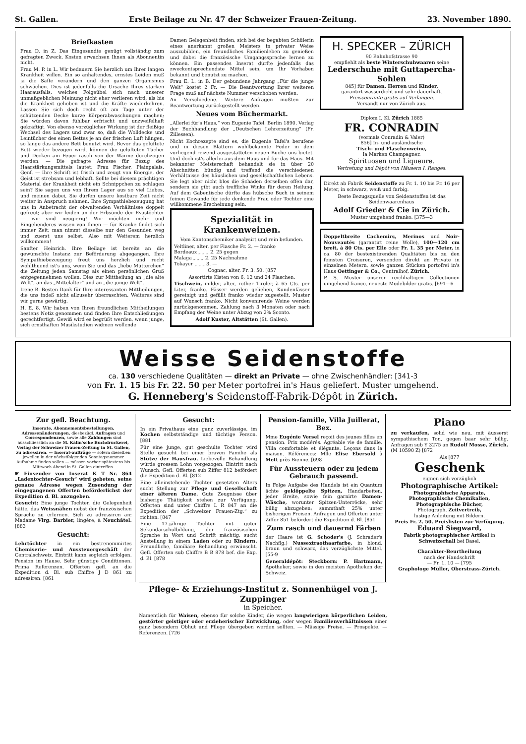St. Gallen. Erste Beilage zu Nr. 47 der Schweizer Frauen-Zeitung. 23. November 1890.
Briefkasten
Frau D. in Z. Das Eingesandte genügt vollständig zum gefragten Zweck. Kosten erwachsen Ihnen als Abonnentin nicht.
Frau M. P. in L. Wir bedauern Sie herzlich um Ihrer langen Krankheit willen. Ein so anhaltendes, ernstes Leiden muß ja die Säfte verändern und den ganzen Organismus schwächen. Dies ist jedenfalls die Ursache Ihres starken Haarausfalls, welches Folgeübel sich nach unserer unmaßgeblichen Meinung nicht eher verlieren wird, als bis die Krankheit gehoben ist und die Kräfte wiederkehren. Lassen Sie sich doch recht oft am Tage unter der schützenden Decke kurze Körperabwaschungen machen; Sie würden davon fühlbar erfrischt und unzweifelhaft gekräftigt. Von ebenso vorzüglicher Wirkung ist der fleißige Wechsel des Lagers und zwar so, daß die Wolldecke und Leintücher des einen Bettes je an der frischen Luft hängen, so lange das andere Bett benutzt wird. Bevor das gelüftete Bett wieder bezogen wird, können die gelüfteten Tücher und Decken am Feuer rasch von der Wärme durchzogen werden. — Die gefragte Adresse für Bezug des Haarstärkungsmittels lautet: Frau Fischer, Plainpalais, Genf. — Ihre Schrift ist frisch und zeugt von Energie, der Geist ist strebsam und lebhaft. Sollte bei diesem prächtigen Material der Krankheit nicht ein Schnippchen zu schlagen sein? Sie sagen uns von Ihrem Lager aus so viel Liebes, und meinen dabei, Sie dürfen unsere kostbare Zeit nicht weiter in Anspruch nehmen. Ihre Sympathiebezeugung hat uns in Anbetracht der obwaltenden Verhältnisse doppelt gefreut; aber wir leiden an der Erbsünde der Evastöchter — wir sind neugierig! Wir möchten mehr und Eingehenderes wissen von Ihnen — für Kranke findet sich immer Zeit; man nimmt dieselbe nur den Gesunden weg und zuerst uns selbst. Also mit Weiterem herzlich willkommen!
Sanfter Heinrich. Ihre Beilage ist bereits an die gewünschte Instanz zur Beförderung abgegangen. Ihre Sympathiebezeugung freut uns herzlich und recht wohlthuend ist's uns, wenn Sie und das „liebe Mütterchen“ die Zeitung jeden Samstag als einen persönlichen Gruß entgegennehmen wollen. Dies zur Mittheilung an „die alte Welt“, an das „Mittelalter“ und an „die junge Welt“.
Irene B. Besten Dank für Ihre interessanten Mittheilungen, die uns indeß nicht allzusehr überraschten. Weiteres sind wir gerne gewärtig.
H. E. 8. Wir haben von Ihren freundlichen Mittheilungen bestens Notiz genommen und finden Ihre Entschließungen gerechtfertigt. Gewiß wird es begrüßt werden, wenn junge, sich ernsthaften Musikstudien widmen wollende
Damen Gelegenheit finden, sich bei der begabten Schülerin eines anerkannt großen Meisters in privater Weise auszubilden, ein freundliches Familienleben zu genießen und dabei die französische Umgangssprache lernen zu können. Ein passendes Inserat dürfte jedenfalls das zweckentsprechendste Mittel sein, um Ihr Vorhaben bekannt und benutzt zu machen.
Frau E. L. in B. Der gebundene Jahrgang „Für die junge Welt“ kostet 2 Fr. — Die Beantwortung Ihrer weiteren Frage muß auf nächste Nummer verschoben werden.
An Verschiedene. Weitere Anfragen mußten zur Beantwortung zurückgestellt werden.
Neues vom Büchermarkt.
„Allerlei für's Haus,“ von Eugenie Tafel. Berlin 1890. Verlag der Buchhandlung der „Deutschen Lehrerzeitung“ (Fr. Zillessen).
Nicht Kochrezepte sind es, die Eugenie Tafel's berufene und in diesen Blättern wohlbekannte Feder in dem vorliegend reizend ausgestatteten neuen Buche uns bietet. Und doch ist's allerlei aus dem Haus und für das Haus. Mit bekannter Meisterschaft behandelt sie in über 20 Abschnitten bündig und treffend die verschiedenen Verhältnisse des häuslichen und gesellschaftlichen Lebens. Sie legt aber nicht blos die Schäden derselben offen dar, sondern sie gibt auch treffliche Winke für deren Heilung. Auf dem Gabentische dürfte das hübsche Buch in seinem feinen Gewande für jede denkende Frau oder Tochter eine willkommene Erscheinung sein.
Spezialität in Krankenweinen.
Vom Kantonschemiker analysirt und rein befunden.
Veltliner, alter, per Flasche Fr. 2. — franko
Bordeaux „ „ „ 2. 25 gegen
Malaga „ „ „ 2. 25 Nachnahme
Tokayer „ „ „ 3. —
Cognac, alter, Fr. 3. 50. [857
Assortirte Kisten von 6, 12 und 24 Flaschen.
Tischwein, milder, alter, rother Tiroler, à 65 Cts. per Liter, franko. Fässer werden geliehen, Kundenfässer gereinigt und gefüllt franko wieder zugestellt. Muster auf Wunsch franko. Nicht konvenirende Weine werden zurückgenommen. Zahlung nach 3 Monaten oder nach Empfang der Weine unter Abzug von 2% Sconto.
Adolf Kuster, Altstätten (St. Gallen).
H. SPECKER – ZÜRICH
90 Bahnhofstrasse 90
empfiehlt als beste Winterschuhwaaren seine
Lederschuhe mit Guttapercha-Sohlen
845] für Damen, Herren und Kinder,
garantirt wasserdicht und sehr dauerhaft.
Preiscourante gratis auf Verlangen.
Versandt nur von Zürich aus.
Diplom I. Kl. Zürich 1885
FR. CONRADIN
(vormals Conradin & Valer)
856] In- und ausländische
Tisch- und Flaschenweine,
Ia Marken Champagner.
Spirituosen und Liqueure.
Vertretung und Dépôt von Häusern I. Ranges.
Direkt ab Fabrik Seidenstoffe zu Fr. 1. 10 bis Fr. 16 per Meter, in schwarz, weiß und farbig.
Beste Bezugsquelle von Seidenstoffen ist das Seidenwaarenhaus
Adolf Grieder & Cie in Zürich.
Muster umgehend franko. [375—3
Doppeltbreite Cachemirs, Merinos und Noir-Nouveautés (garantirt reine Wolle), 100—120 cm breit, à 80 Cts. per Elle oder Fr. 1. 35 per Meter, in ca. 80 der bestexistirenden Qualitäten bis zu den feinsten Croisuren, versenden direkt an Private in einzelnen Metern, sowie ganzen Stücken portofrei in's Haus Oettinger & Co., Centralhof, Zürich.
P. S. Muster unserer reichhaltigen Collectionen umgehend franco, neueste Modebilder gratis. [691—6
Weisse Seidenstoffe
ca. 130 verschiedene Qualitäten — direkt an Private — ohne Zwischenhändler: [341-3
von Fr. 1. 15 bis Fr. 22. 50 per Meter portofrei in's Haus geliefert. Muster umgehend.
G. Henneberg's Seidenstoff-Fabrik-Dépôt in Zürich.
Zur gefl. Beachtung.
Inserate, Abonnementsbestellungen, Adressenänderungen, diesbezügl. Anfragen und Correspondenzen, sowie alle Zahlungen sind ausschliesslich an die M. Kälin'sche Buchdruckerei, Verlag der Schweizer Frauen-Zeitung in St. Gallen, zu adressiren. — Inserat-aufträge — sofern dieselben jeweilen in der nächstfolgenden Sonntagsnummer Aufnahme finden sollen — müssen vorher spätestens bis Mittwoch Abend in St. Gallen eintreffen.
☛ Einsender von Inserat K T Nr. 864 „Ladentochter-Gesuch“ wird gebeten, seine genaue Adresse wegen Zusendung der eingegangenen Offerten beförderlichst der Expedition d. Bl. anzugeben.
Gesucht: Eine junge Tochter, die Gelegenheit hätte, das Weissnähen nebst der französischen Sprache zu erlernen. Sich zu adressiren an: Madame Virg. Barbier, lingère, à Neuchâtel. [883
Gesucht:
Lehrtöchter in ein bestrenommirtes Chemiserie- und Aussteuergeschäft der Centralschweiz. Eintritt kann sogleich erfolgen. Pension im Hause. Sehr günstige Conditionen. Prima Referenzen. Offerten gefl. an die Expedition d. Bl. sub Chiffre J D 861 zu adressiren. [861
Gesucht:
In ein Privathaus eine ganz zuverlässige, im Kochen selbstständige und tüchtige Person. [881
Für eine junge, gut geschulte Tochter wird Stelle gesucht bei einer braven Familie als Stütze der Hausfrau. Liebevolle Behandlung würde grossem Lohn vorgezogen. Eintritt nach Wunsch. Gefl. Offerten sub Ziffer 812 befördert die Expedition d. Bl. [812
Eine alleinstehende Tochter gesetzten Alters sucht Stellung zur Pflege und Gesellschaft einer älteren Dame. Gute Zeugnisse über bisherige Thätigkeit stehen zur Verfügung. Offerten sind unter Chiffre L R 847 an die Expedition der „Schweizer Frauen-Ztg.“ zu richten. [847
Eine 17-jährige Tochter mit guter Sekundarschulbildung, der französischen Sprache in Wort und Schrift mächtig, sucht Anstellung in einem Laden oder zu Kindern. Freundliche, familiäre Behandlung erwünscht. Gefl. Offerten sub Chiffre B B 878 bef. die Exp. d. Bl. [878
Pension-famille, Villa Juillerat, Bex.
Mme Eugénie Versel reçoit des jeunes filles en pension. Prix modérés. Agréable vie de famille. Villa comfortable et élégante. Leçons dans la maison. Références: Mlle Elise Ebersold à Mett près Bienne. [698
Für Aussteuern oder zu jedem Gebrauch passend.
In Folge Aufgabe des Handels ist ein Quantum ächte geklöppelte Spitzen, Handarbeiten, jeder Breite, sowie fein garnirte Damen-Wäsche, worunter Spitzen-Unterröcke, sehr billig abzugeben; sammthaft 25% unter bisherigen Preisen. Anfragen und Offerten unter Ziffer 851 befördert die Expedition d. Bl. [851
Zum rasch und dauernd Färben
der Haare ist G. Schoder's (J. Schrader's Nachflg.) Nussextraothaarfarbe, in blond, braun und schwarz, das vorzüglichste Mittel. [55-9
Generaldépôt: Steckborn: P. Hartmann, Apotheker, sowie in den meisten Apotheken der Schweiz.
Piano
zu verkaufen, solid wie neu, mit äusserst sympathischem Ton, gegen baar sehr billig. Anfragen sub Y 3275 an Rudolf Mosse, Zürich. (M 10590 Z) [872
Als [877
Geschenk
eignen sich vorzüglich
Photographische Artikel:
Photographische Apparate, Photographische Chemikalien, Photographische Bücher,
Photograph. Zeitvertreib,
lustige Anleitung mit Bildern.
Preis Fr. 2. 50. Preislisten zur Verfügung.
Eduard Siegward,
Fabrik photographischer Artikel in Schweizerhall bei Basel.
Charakter-Beurtheilung
nach der Handschrift
— Fr. 1. 10 — [795
Graphologe Müller, Oberstrass-Zürich.
Pflege- & Erziehungs-Institut z. Sonnenhügel von J. Zuppinger
in Speicher.
Namentlich für Waisen, ebenso für solche Kinder, die wegen langwierigen körperlichen Leiden, gestörter geistiger oder erzieherischer Entwicklung, oder wegen Familienverhältnissen einer ganz besondern Obhut und Pflege übergeben werden sollten. — Mässige Preise. — Prospekte. — Referenzen. [726